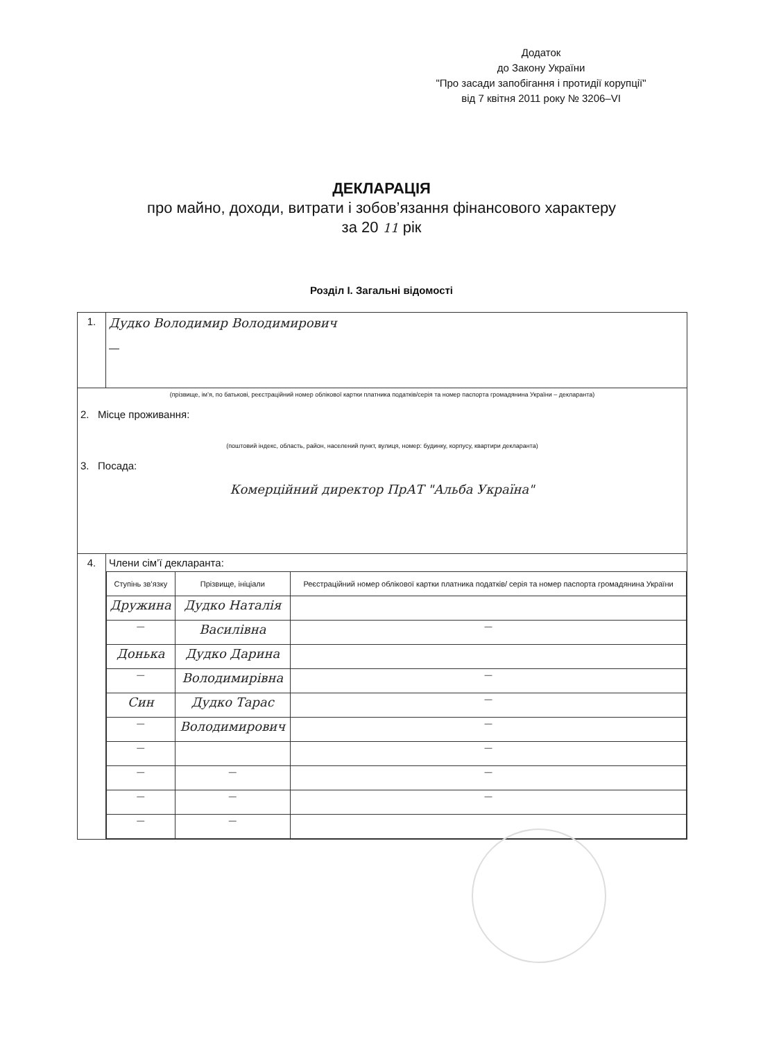Додаток
до Закону України
"Про засади запобігання і протидії корупції"
від 7 квітня 2011 року № 3206–VI
ДЕКЛАРАЦІЯ
про майно, доходи, витрати і зобов’язання фінансового характеру
за 20 11 рік
Розділ І. Загальні відомості
| 1. | Дудко Володимир Володимирович — |
| (прізвище, ім’я, по батькові, реєстраційний номер облікової картки платника податків/серія та номер паспорта громадянина України – декларанта) 2. Місце проживання: (поштовий індекс, область, район, населений пункт, вулиця, номер: будинку, корпусу, квартири декларанта) 3. Посада: Комерційний директор ПрАТ "Альба Україна" | |
| 4. | Члени сім’ї декларанта: / Ступінь зв’язку / Прізвище, ініціали / Реєстраційний номер облікової картки платника податків/ серія та номер паспорта громадянина України / / --- / --- / --- / / Дружина / Дудко Наталія / / / — / Василівна / — / / Донька / Дудко Дарина / / / — / Володимирівна / — / / Син / Дудко Тарас / — / / — / Володимирович / — / / — / / — / / — / — / — / / — / — / — / / — / — / / |